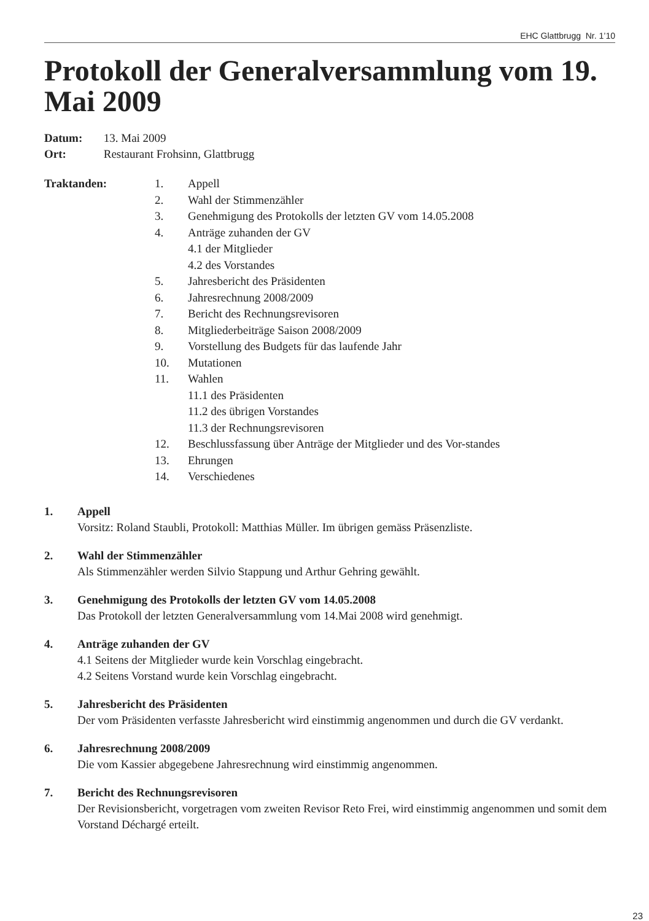EHC Glattbrugg Nr. 1’10
Protokoll der Generalversammlung vom 19. Mai 2009
Datum: 13. Mai 2009
Ort: Restaurant Frohsinn, Glattbrugg
Traktanden: 1. Appell
2. Wahl der Stimmenzähler
3. Genehmigung des Protokolls der letzten GV vom 14.05.2008
4. Anträge zuhanden der GV
4.1 der Mitglieder
4.2 des Vorstandes
5. Jahresbericht des Präsidenten
6. Jahresrechnung 2008/2009
7. Bericht des Rechnungsrevisoren
8. Mitgliederbeiträge Saison 2008/2009
9. Vorstellung des Budgets für das laufende Jahr
10. Mutationen
11. Wahlen
11.1 des Präsidenten
11.2 des übrigen Vorstandes
11.3 der Rechnungsrevisoren
12. Beschlussfassung über Anträge der Mitglieder und des Vor-standes
13. Ehrungen
14. Verschiedenes
1. Appell
Vorsitz: Roland Staubli, Protokoll: Matthias Müller. Im übrigen gemäss Präsenzliste.
2. Wahl der Stimmenzähler
Als Stimmenzähler werden Silvio Stappung und Arthur Gehring gewählt.
3. Genehmigung des Protokolls der letzten GV vom 14.05.2008
Das Protokoll der letzten Generalversammlung vom 14.Mai 2008 wird genehmigt.
4. Anträge zuhanden der GV
4.1 Seitens der Mitglieder wurde kein Vorschlag eingebracht.
4.2 Seitens Vorstand wurde kein Vorschlag eingebracht.
5. Jahresbericht des Präsidenten
Der vom Präsidenten verfasste Jahresbericht wird einstimmig angenommen und durch die GV verdankt.
6. Jahresrechnung 2008/2009
Die vom Kassier abgegebene Jahresrechnung wird einstimmig angenommen.
7. Bericht des Rechnungsrevisoren
Der Revisionsbericht, vorgetragen vom zweiten Revisor Reto Frei, wird einstimmig angenommen und somit dem Vorstand Déchargé erteilt.
23